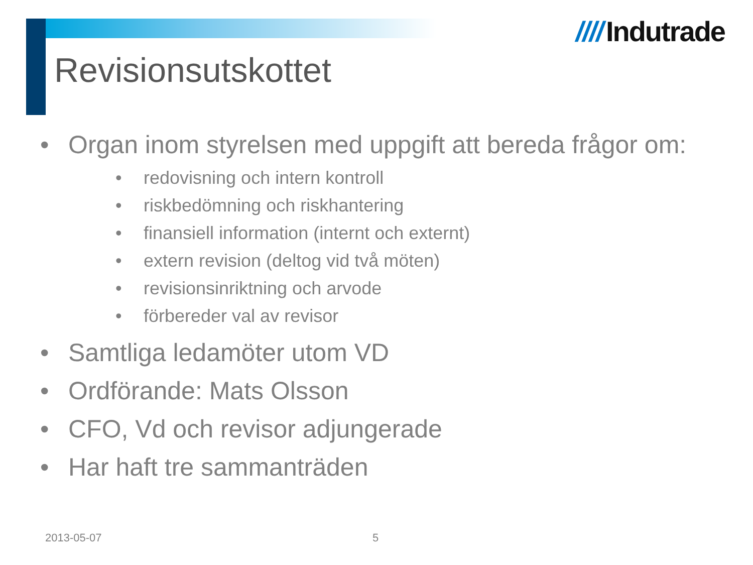//// Indutrade
Revisionsutskottet
• Organ inom styrelsen med uppgift att bereda frågor om:
• redovisning och intern kontroll
• riskbedömning och riskhantering
• finansiell information (internt och externt)
• extern revision (deltog vid två möten)
• revisionsinriktning och arvode
• förbereder val av revisor
• Samtliga ledamöter utom VD
• Ordförande: Mats Olsson
• CFO, Vd och revisor adjungerade
• Har haft tre sammanträden
2013-05-07 5